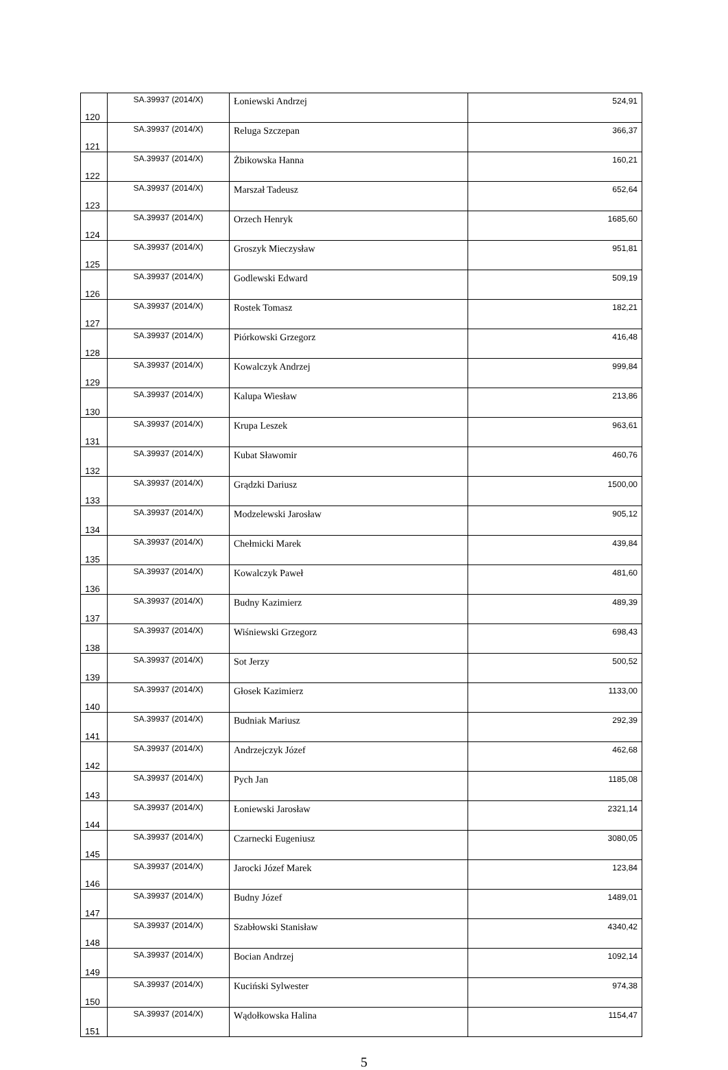| 120 | SA.39937 (2014/X) | Łoniewski Andrzej | 524,91 |
| 121 | SA.39937 (2014/X) | Reluga Szczepan | 366,37 |
| 122 | SA.39937 (2014/X) | Żbikowska Hanna | 160,21 |
| 123 | SA.39937 (2014/X) | Marszał Tadeusz | 652,64 |
| 124 | SA.39937 (2014/X) | Orzech Henryk | 1685,60 |
| 125 | SA.39937 (2014/X) | Groszyk Mieczysław | 951,81 |
| 126 | SA.39937 (2014/X) | Godlewski Edward | 509,19 |
| 127 | SA.39937 (2014/X) | Rostek Tomasz | 182,21 |
| 128 | SA.39937 (2014/X) | Piórkowski Grzegorz | 416,48 |
| 129 | SA.39937 (2014/X) | Kowalczyk Andrzej | 999,84 |
| 130 | SA.39937 (2014/X) | Kalupa Wiesław | 213,86 |
| 131 | SA.39937 (2014/X) | Krupa Leszek | 963,61 |
| 132 | SA.39937 (2014/X) | Kubat Sławomir | 460,76 |
| 133 | SA.39937 (2014/X) | Grądzki Dariusz | 1500,00 |
| 134 | SA.39937 (2014/X) | Modzelewski Jarosław | 905,12 |
| 135 | SA.39937 (2014/X) | Chełmicki Marek | 439,84 |
| 136 | SA.39937 (2014/X) | Kowalczyk Paweł | 481,60 |
| 137 | SA.39937 (2014/X) | Budny Kazimierz | 489,39 |
| 138 | SA.39937 (2014/X) | Wiśniewski Grzegorz | 698,43 |
| 139 | SA.39937 (2014/X) | Sot Jerzy | 500,52 |
| 140 | SA.39937 (2014/X) | Głosek Kazimierz | 1133,00 |
| 141 | SA.39937 (2014/X) | Budniak Mariusz | 292,39 |
| 142 | SA.39937 (2014/X) | Andrzejczyk Józef | 462,68 |
| 143 | SA.39937 (2014/X) | Pych Jan | 1185,08 |
| 144 | SA.39937 (2014/X) | Łoniewski Jarosław | 2321,14 |
| 145 | SA.39937 (2014/X) | Czarnecki Eugeniusz | 3080,05 |
| 146 | SA.39937 (2014/X) | Jarocki Józef Marek | 123,84 |
| 147 | SA.39937 (2014/X) | Budny Józef | 1489,01 |
| 148 | SA.39937 (2014/X) | Szabłowski Stanisław | 4340,42 |
| 149 | SA.39937 (2014/X) | Bocian Andrzej | 1092,14 |
| 150 | SA.39937 (2014/X) | Kuciński Sylwester | 974,38 |
| 151 | SA.39937 (2014/X) | Wądołkowska Halina | 1154,47 |
5